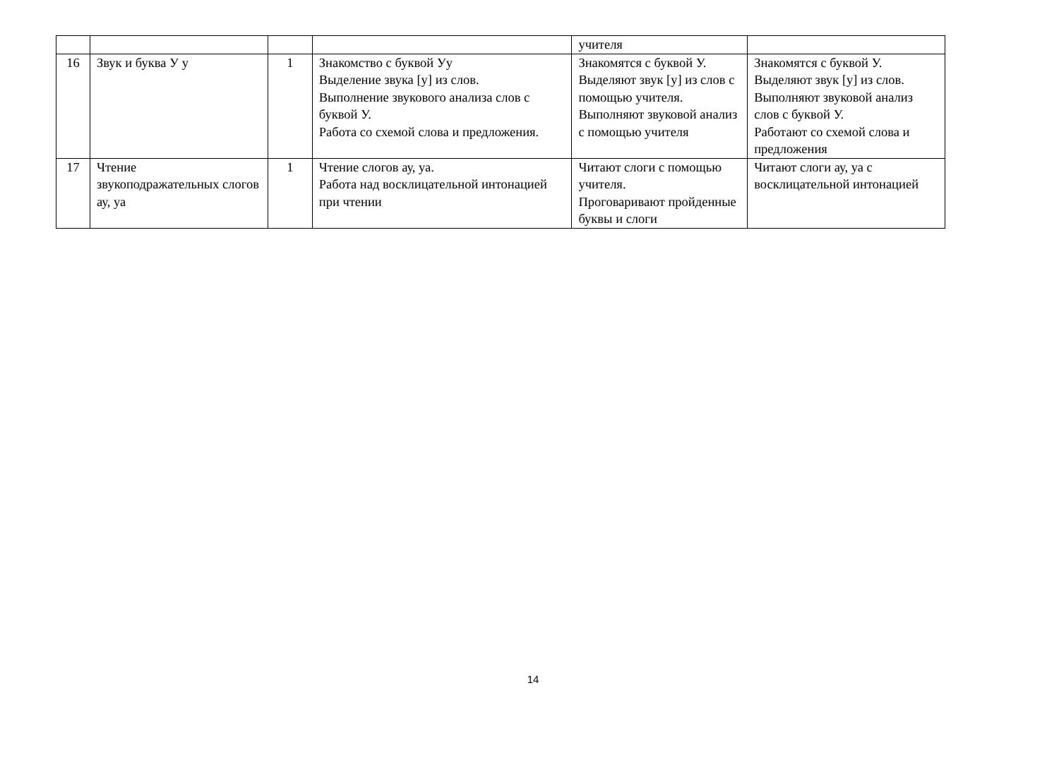| | | | | учителя | |
| 16 | Звук и буква У у | 1 | Знакомство с буквой Уу Выделение звука [у] из слов. Выполнение звукового анализа слов с буквой У. Работа со схемой слова и предложения. | Знакомятся с буквой У. Выделяют звук [у] из слов с помощью учителя. Выполняют звуковой анализ с помощью учителя | Знакомятся с буквой У. Выделяют звук [у] из слов. Выполняют звуковой анализ слов с буквой У. Работают со схемой слова и предложения |
| 17 | Чтение звукоподражательных слогов ау, уа | 1 | Чтение слогов ау, уа. Работа над восклицательной интонацией при чтении | Читают слоги с помощью учителя. Проговаривают пройденные буквы и слоги | Читают слоги ау, уа с восклицательной интонацией |
14